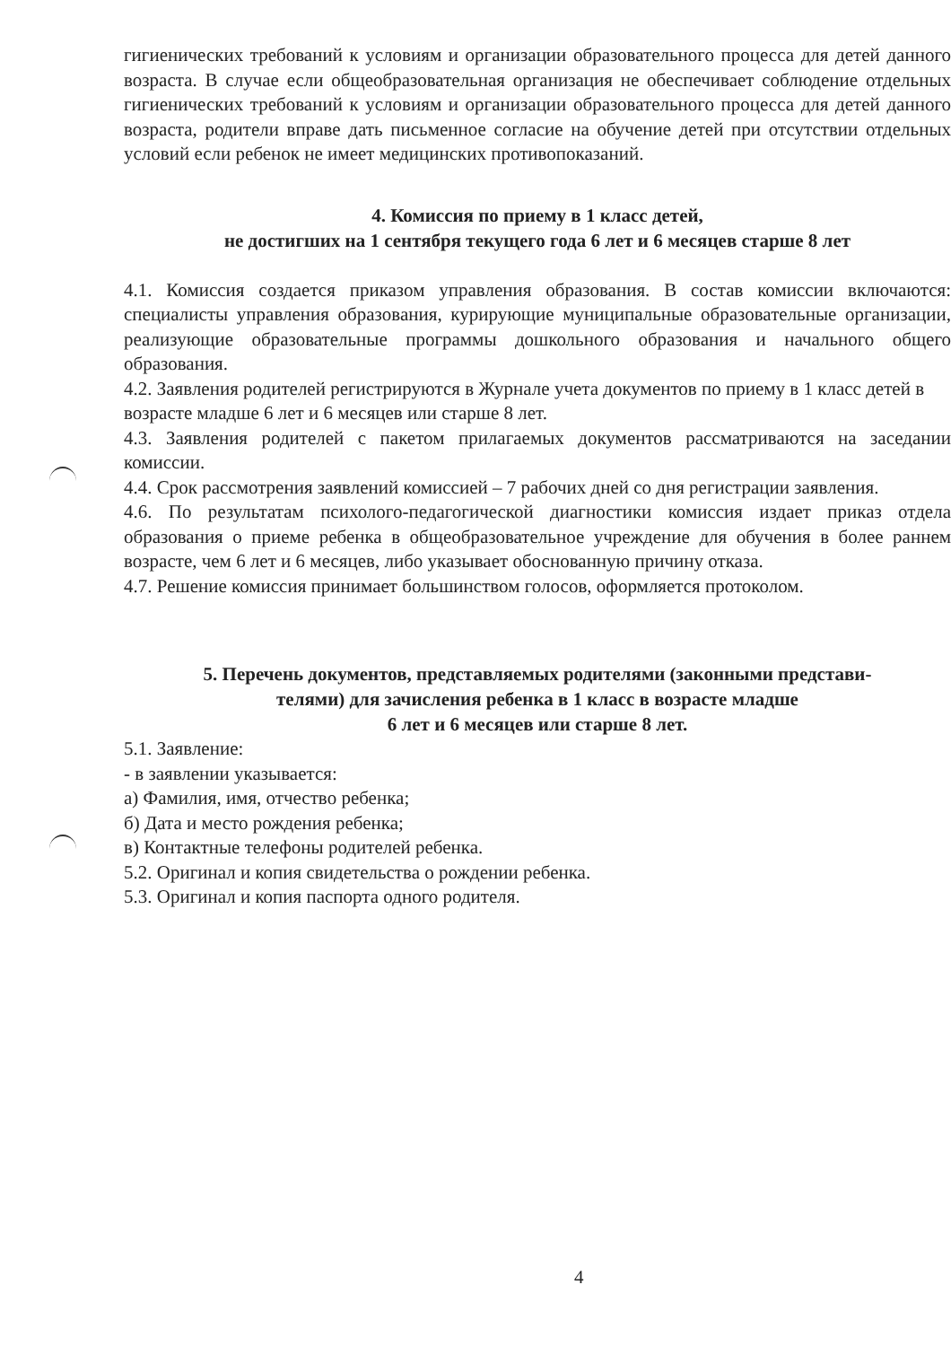гигиенических требований к условиям и организации образовательного процесса для детей данного возраста. В случае если общеобразовательная организация не обеспечивает соблюдение отдельных гигиенических требований к условиям и организации образовательного процесса для детей данного возраста, родители вправе дать письменное согласие на обучение детей при отсутствии отдельных условий если ребенок не имеет медицинских противопоказаний.
4. Комиссия по приему в 1 класс детей,
не достигших на 1 сентября текущего года 6 лет и 6 месяцев старше 8 лет
4.1. Комиссия создается приказом управления образования. В состав комиссии включаются: специалисты управления образования, курирующие муниципальные образовательные организации, реализующие образовательные программы дошкольного образования и начального общего образования.
4.2. Заявления родителей регистрируются в Журнале учета документов по приему в 1 класс детей в возрасте младше 6 лет и 6 месяцев или старше 8 лет.
4.3. Заявления родителей с пакетом прилагаемых документов рассматриваются на заседании комиссии.
4.4. Срок рассмотрения заявлений комиссией – 7 рабочих дней со дня регистрации заявления.
4.6. По результатам психолого-педагогической диагностики комиссия издает приказ отдела образования о приеме ребенка в общеобразовательное учреждение для обучения в более раннем возрасте, чем 6 лет и 6 месяцев, либо указывает обоснованную причину отказа.
4.7. Решение комиссия принимает большинством голосов, оформляется протоколом.
5. Перечень документов, представляемых родителями (законными представи-
телями) для зачисления ребенка в 1 класс в возрасте младше
6 лет и 6 месяцев или старше 8 лет.
5.1. Заявление:
- в заявлении указывается:
а) Фамилия, имя, отчество ребенка;
б) Дата и место рождения ребенка;
в) Контактные телефоны родителей ребенка.
5.2. Оригинал и копия свидетельства о рождении ребенка.
5.3. Оригинал и копия паспорта одного родителя.
4